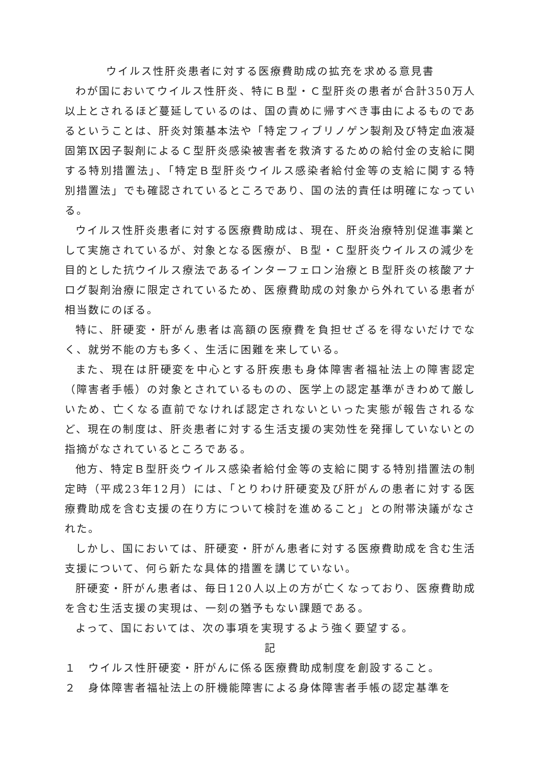ウイルス性肝炎患者に対する医療費助成の拡充を求める意見書
わが国においてウイルス性肝炎、特にＢ型・Ｃ型肝炎の患者が合計350万人以上とされるほど蔓延しているのは、国の責めに帰すべき事由によるものであるということは、肝炎対策基本法や「特定フィブリノゲン製剤及び特定血液凝固第Ⅸ因子製剤によるＣ型肝炎感染被害者を救済するための給付金の支給に関する特別措置法」、「特定Ｂ型肝炎ウイルス感染者給付金等の支給に関する特別措置法」でも確認されているところであり、国の法的責任は明確になっている。
ウイルス性肝炎患者に対する医療費助成は、現在、肝炎治療特別促進事業として実施されているが、対象となる医療が、Ｂ型・Ｃ型肝炎ウイルスの減少を目的とした抗ウイルス療法であるインターフェロン治療とＢ型肝炎の核酸アナログ製剤治療に限定されているため、医療費助成の対象から外れている患者が相当数にのぼる。
特に、肝硬変・肝がん患者は高額の医療費を負担せざるを得ないだけでなく、就労不能の方も多く、生活に困難を来している。
また、現在は肝硬変を中心とする肝疾患も身体障害者福祉法上の障害認定（障害者手帳）の対象とされているものの、医学上の認定基準がきわめて厳しいため、亡くなる直前でなければ認定されないといった実態が報告されるなど、現在の制度は、肝炎患者に対する生活支援の実効性を発揮していないとの指摘がなされているところである。
他方、特定Ｂ型肝炎ウイルス感染者給付金等の支給に関する特別措置法の制定時（平成23年12月）には、「とりわけ肝硬変及び肝がんの患者に対する医療費助成を含む支援の在り方について検討を進めること」との附帯決議がなされた。
しかし、国においては、肝硬変・肝がん患者に対する医療費助成を含む生活支援について、何ら新たな具体的措置を講じていない。
肝硬変・肝がん患者は、毎日120人以上の方が亡くなっており、医療費助成を含む生活支援の実現は、一刻の猶予もない課題である。
よって、国においては、次の事項を実現するよう強く要望する。
記
１　ウイルス性肝硬変・肝がんに係る医療費助成制度を創設すること。
２　身体障害者福祉法上の肝機能障害による身体障害者手帳の認定基準を